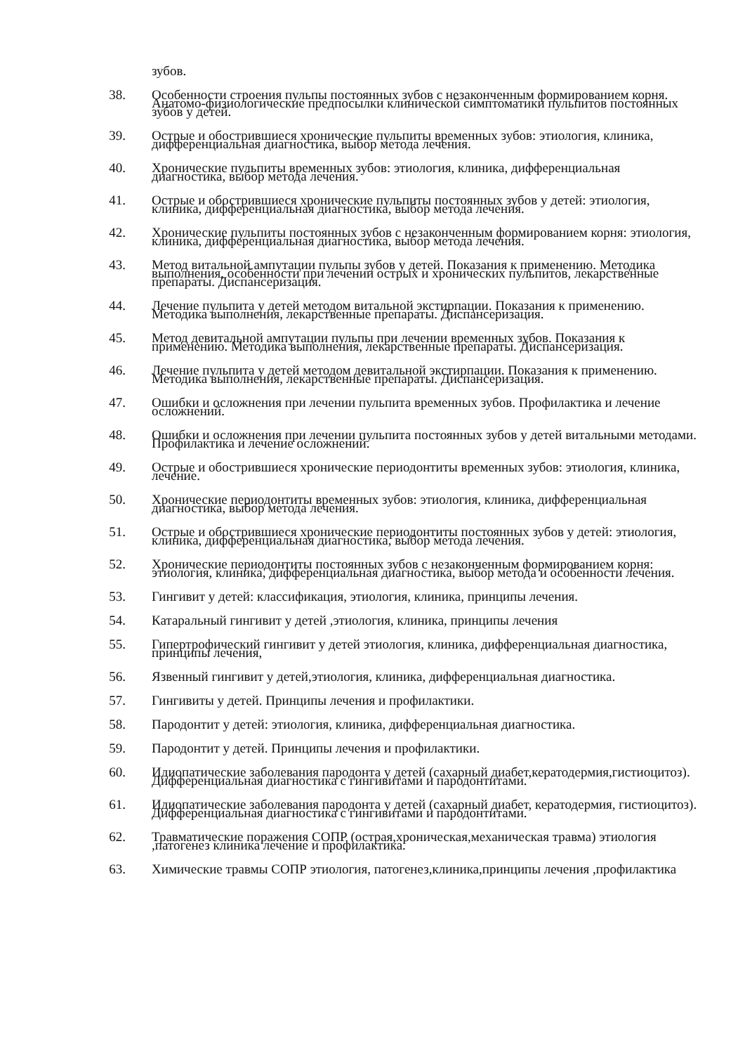зубов.
38. Особенности строения пульпы постоянных зубов с незаконченным формированием корня. Анатомо-физиологические предпосылки клинической симптоматики пульпитов постоянных зубов у детей.
39. Острые и обострившиеся хронические пульпиты временных зубов: этиология, клиника, дифференциальная диагностика, выбор метода лечения.
40. Хронические пульпиты временных зубов: этиология, клиника, дифференциальная диагностика, выбор метода лечения.
41. Острые и обострившиеся хронические пульпиты постоянных зубов у детей: этиология, клиника, дифференциальная диагностика, выбор метода лечения.
42. Хронические пульпиты постоянных зубов с незаконченным формированием корня: этиология, клиника, дифференциальная диагностика, выбор метода лечения.
43. Метод витальной ампутации пульпы зубов у детей. Показания к применению. Методика выполнения, особенности при лечении острых и хронических пульпитов, лекарственные препараты. Диспансеризация.
44. Лечение пульпита у детей методом витальной экстирпации. Показания к применению. Методика выполнения, лекарственные препараты. Диспансеризация.
45. Метод девитальной ампутации пульпы при лечении временных зубов. Показания к применению. Методика выполнения, лекарственные препараты. Диспансеризация.
46. Лечение пульпита у детей методом девитальной экстирпации. Показания к применению. Методика выполнения, лекарственные препараты. Диспансеризация.
47. Ошибки и осложнения при лечении пульпита временных зубов. Профилактика и лечение осложнений.
48. Ошибки и осложнения при лечении пульпита постоянных зубов у детей витальными методами. Профилактика и лечение осложнений.
49. Острые и обострившиеся хронические периодонтиты временных зубов: этиология, клиника, лечение.
50. Хронические периодонтиты временных зубов: этиология, клиника, дифференциальная диагностика, выбор метода лечения.
51. Острые и обострившиеся хронические периодонтиты постоянных зубов у детей: этиология, клиника, дифференциальная диагностика, выбор метода лечения.
52. Хронические периодонтиты постоянных зубов с незаконченным формированием корня: этиология, клиника, дифференциальная диагностика, выбор метода и особенности лечения.
53. Гингивит у детей: классификация, этиология, клиника, принципы лечения.
54. Катаральный гингивит у детей ,этиология, клиника, принципы лечения
55. Гипертрофический гингивит у детей этиология, клиника, дифференциальная диагностика, принципы лечения,
56. Язвенный гингивит у детей,этиология, клиника, дифференциальная диагностика.
57. Гингивиты у детей. Принципы лечения и профилактики.
58. Пародонтит у детей: этиология, клиника, дифференциальная диагностика.
59. Пародонтит у детей. Принципы лечения и профилактики.
60. Идиопатические заболевания пародонта у детей (сахарный диабет,кератодермия,гистиоцитоз). Дифференциальная диагностика с гингивитами и пародонтитами.
61. Идиопатические заболевания пародонта у детей (сахарный диабет, кератодермия, гистиоцитоз). Дифференциальная диагностика с гингивитами и пародонтитами.
62. Травматические поражения СОПР (острая,хроническая,механическая травма) этиология ,патогенез клиника лечение и профилактика.
63. Химические травмы СОПР этиология, патогенез,клиника,принципы лечения ,профилактика